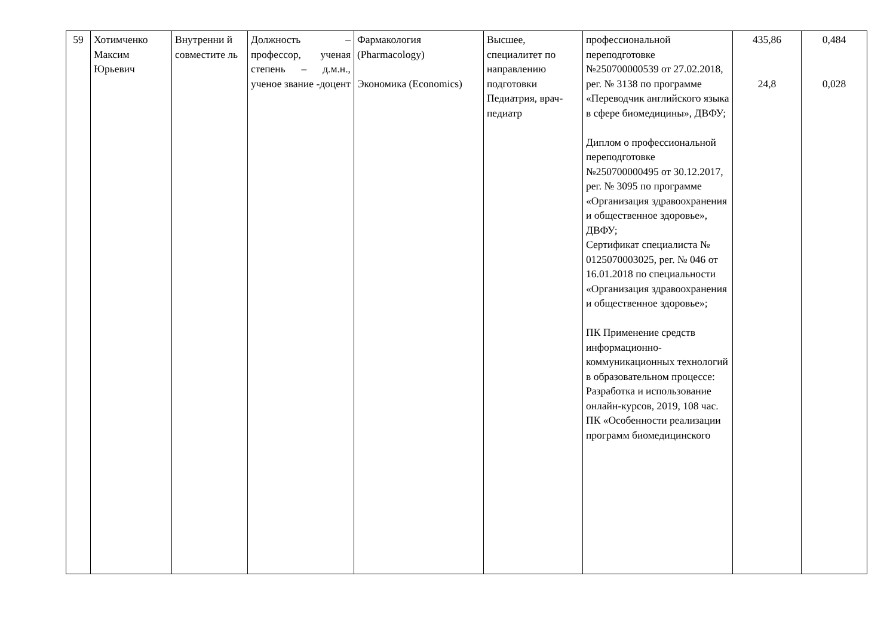| 59 | Хотимченко Максим Юрьевич | Внутренни й совместите ль | Должность – профессор, ученая степень – д.м.н., ученое звание -доцент | Фармакология (Pharmacology) Экономика (Economics) | Высшее, специалитет по направлению подготовки Педиатрия, врач-педиатр | профессиональной переподготовке №250700000539 от 27.02.2018, рег. № 3138 по программе «Переводчик английского языка в сфере биомедицины», ДВФУ; Диплом о профессиональной переподготовке №250700000495 от 30.12.2017, рег. № 3095 по программе «Организация здравоохранения и общественное здоровье», ДВФУ; Сертификат специалиста № 0125070003025, рег. № 046 от 16.01.2018 по специальности «Организация здравоохранения и общественное здоровье»; ПК Применение средств информационно-коммуникационных технологий в образовательном процессе: Разработка и использование онлайн-курсов, 2019, 108 час. ПК «Особенности реализации программ биомедицинского | 435,86 24,8 | 0,484 0,028 |